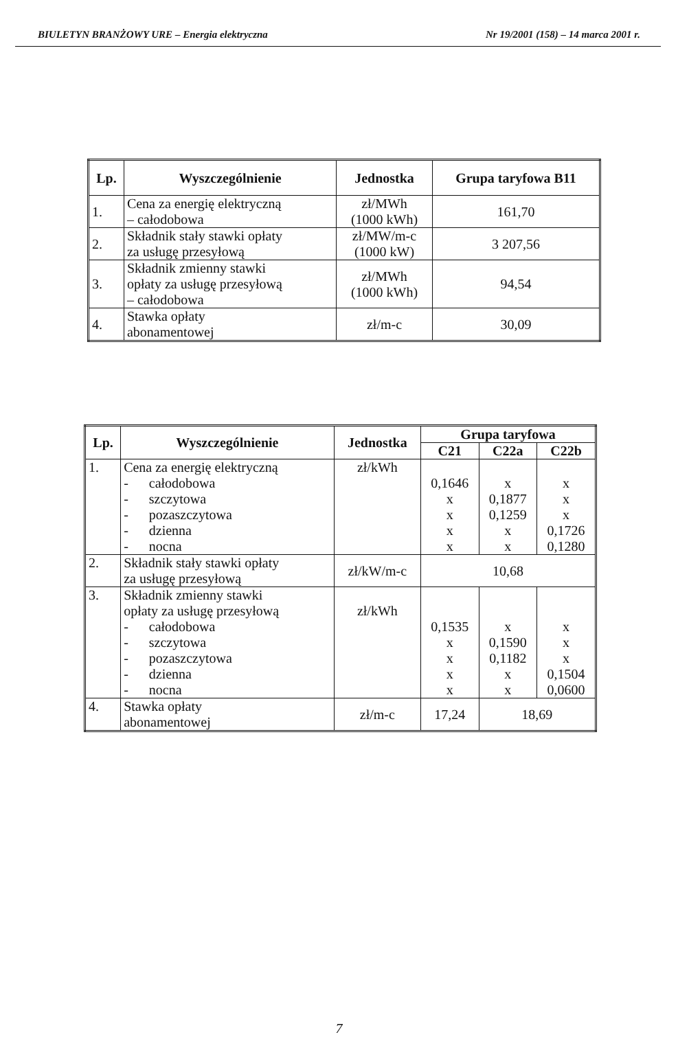BIULETYN BRANŻOWY URE – Energia elektryczna Nr 19/2001 (158) – 14 marca 2001 r.
| Lp. | Wyszczególnienie | Jednostka | Grupa taryfowa B11 |
| --- | --- | --- | --- |
| 1. | Cena za energię elektryczną – całodobowa | zł/MWh (1000 kWh) | 161,70 |
| 2. | Składnik stały stawki opłaty za usługę przesyłową | zł/MW/m-c (1000 kW) | 3 207,56 |
| 3. | Składnik zmienny stawki opłaty za usługę przesyłową – całodobowa | zł/MWh (1000 kWh) | 94,54 |
| 4. | Stawka opłaty abonamentowej | zł/m-c | 30,09 |
| Lp. | Wyszczególnienie | Jednostka | Grupa taryfowa | | |
| --- | --- | --- | --- | --- | --- |
| | | | C21 | C22a | C22b |
| 1. | Cena za energię elektryczną - całodobowa - szczytowa - pozaszczytowa - dzienna - nocna | zł/kWh | 0,1646 x x x x | x 0,1877 0,1259 x x | x x x 0,1726 0,1280 |
| 2. | Składnik stały stawki opłaty za usługę przesyłową | zł/kW/m-c | 10,68 | | |
| 3. | Składnik zmienny stawki opłaty za usługę przesyłową - całodobowa - szczytowa - pozaszczytowa - dzienna - nocna | zł/kWh | 0,1535 x x x x | x 0,1590 0,1182 x x | x x x 0,1504 0,0600 |
| 4. | Stawka opłaty abonamentowej | zł/m-c | 17,24 | 18,69 | |
7